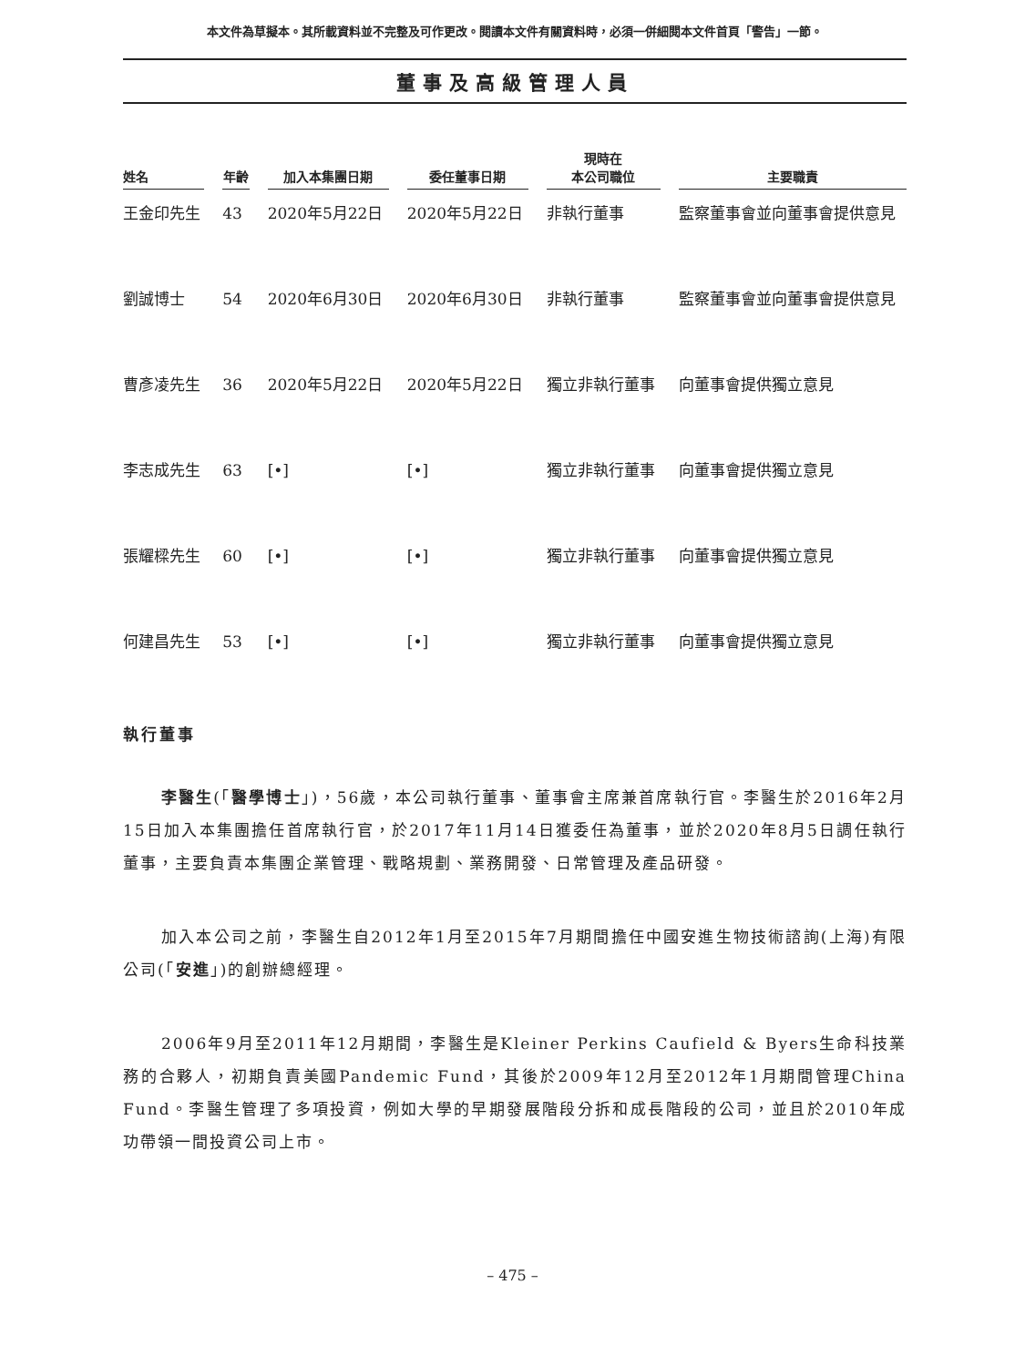本文件為草擬本。其所載資料並不完整及可作更改。閱讀本文件有關資料時，必須一併細閱本文件首頁「警告」一節。
董事及高級管理人員
| 姓名 | 年齡 | 加入本集團日期 | 委任董事日期 | 現時在 本公司職位 | 主要職責 |
| --- | --- | --- | --- | --- | --- |
| 王金印先生 | 43 | 2020年5月22日 | 2020年5月22日 | 非執行董事 | 監察董事會並向董事會提供意見 |
| 劉誠博士 | 54 | 2020年6月30日 | 2020年6月30日 | 非執行董事 | 監察董事會並向董事會提供意見 |
| 曹彥凌先生 | 36 | 2020年5月22日 | 2020年5月22日 | 獨立非執行董事 | 向董事會提供獨立意見 |
| 李志成先生 | 63 | [•] | [•] | 獨立非執行董事 | 向董事會提供獨立意見 |
| 張耀樑先生 | 60 | [•] | [•] | 獨立非執行董事 | 向董事會提供獨立意見 |
| 何建昌先生 | 53 | [•] | [•] | 獨立非執行董事 | 向董事會提供獨立意見 |
執行董事
李醫生(「醫學博士」)，56歲，本公司執行董事、董事會主席兼首席執行官。李醫生於2016年2月15日加入本集團擔任首席執行官，於2017年11月14日獲委任為董事，並於2020年8月5日調任執行董事，主要負責本集團企業管理、戰略規劃、業務開發、日常管理及產品研發。
加入本公司之前，李醫生自2012年1月至2015年7月期間擔任中國安進生物技術諮詢(上海)有限公司(「安進」)的創辦總經理。
2006年9月至2011年12月期間，李醫生是Kleiner Perkins Caufield & Byers生命科技業務的合夥人，初期負責美國Pandemic Fund，其後於2009年12月至2012年1月期間管理China Fund。李醫生管理了多項投資，例如大學的早期發展階段分拆和成長階段的公司，並且於2010年成功帶領一間投資公司上市。
– 475 –